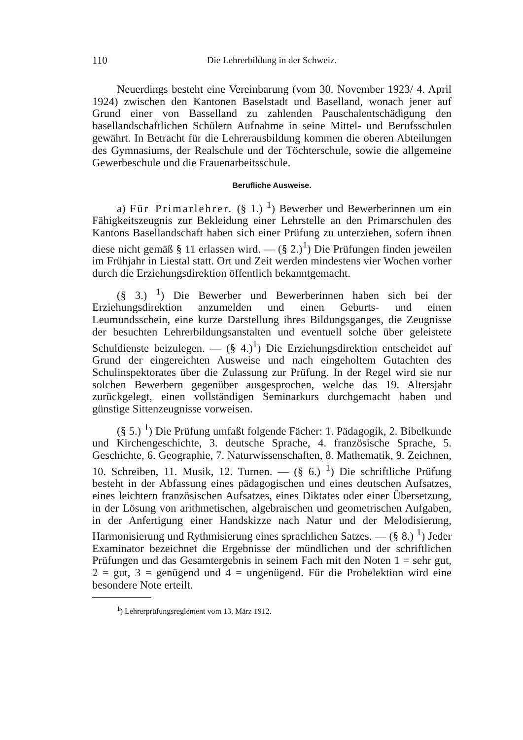110 Die Lehrerbildung in der Schweiz.
Neuerdings besteht eine Vereinbarung (vom 30. November 1923/ 4. April 1924) zwischen den Kantonen Baselstadt und Baselland, wonach jener auf Grund einer von Basselland zu zahlenden Pauschalentschädigung den basellandschaftlichen Schülern Aufnahme in seine Mittel- und Berufsschulen gewährt. In Betracht für die Lehrerausbildung kommen die oberen Abteilungen des Gymnasiums, der Realschule und der Töchterschule, sowie die allgemeine Gewerbeschule und die Frauenarbeitsschule.
Berufliche Ausweise.
a) Für Primarlehrer. (§ 1.) <sup>1</sup>) Bewerber und Bewerberinnen um ein Fähigkeitszeugnis zur Bekleidung einer Lehrstelle an den Primarschulen des Kantons Basellandschaft haben sich einer Prüfung zu unterziehen, sofern ihnen diese nicht gemäß § 11 erlassen wird. — (§ 2.)<sup>1</sup>) Die Prüfungen finden jeweilen im Frühjahr in Liestal statt. Ort und Zeit werden mindestens vier Wochen vorher durch die Erziehungsdirektion öffentlich bekanntgemacht.
(§ 3.) <sup>1</sup>) Die Bewerber und Bewerberinnen haben sich bei der Erziehungsdirektion anzumelden und einen Geburts- und einen Leumundsschein, eine kurze Darstellung ihres Bildungsganges, die Zeugnisse der besuchten Lehrerbildungsanstalten und eventuell solche über geleistete Schuldienste beizulegen. — (§ 4.)<sup>1</sup>) Die Erziehungsdirektion entscheidet auf Grund der eingereichten Ausweise und nach eingeholtem Gutachten des Schulinspektorates über die Zulassung zur Prüfung. In der Regel wird sie nur solchen Bewerbern gegenüber ausgesprochen, welche das 19. Altersjahr zurückgelegt, einen vollständigen Seminarkurs durchgemacht haben und günstige Sittenzeugnisse vorweisen.
(§ 5.) <sup>1</sup>) Die Prüfung umfaßt folgende Fächer: 1. Pädagogik, 2. Bibelkunde und Kirchengeschichte, 3. deutsche Sprache, 4. französische Sprache, 5. Geschichte, 6. Geographie, 7. Naturwissenschaften, 8. Mathematik, 9. Zeichnen, 10. Schreiben, 11. Musik, 12. Turnen. — (§ 6.) <sup>1</sup>) Die schriftliche Prüfung besteht in der Abfassung eines pädagogischen und eines deutschen Aufsatzes, eines leichtern französischen Aufsatzes, eines Diktates oder einer Übersetzung, in der Lösung von arithmetischen, algebraischen und geometrischen Aufgaben, in der Anfertigung einer Handskizze nach Natur und der Melodisierung, Harmonisierung und Rythmisierung eines sprachlichen Satzes. — (§ 8.) <sup>1</sup>) Jeder Examinator bezeichnet die Ergebnisse der mündlichen und der schriftlichen Prüfungen und das Gesamtergebnis in seinem Fach mit den Noten 1 = sehr gut, 2 = gut, 3 = genügend und 4 = ungenügend. Für die Probelektion wird eine besondere Note erteilt.
<sup>1</sup>) Lehrerprüfungsreglement vom 13. März 1912.